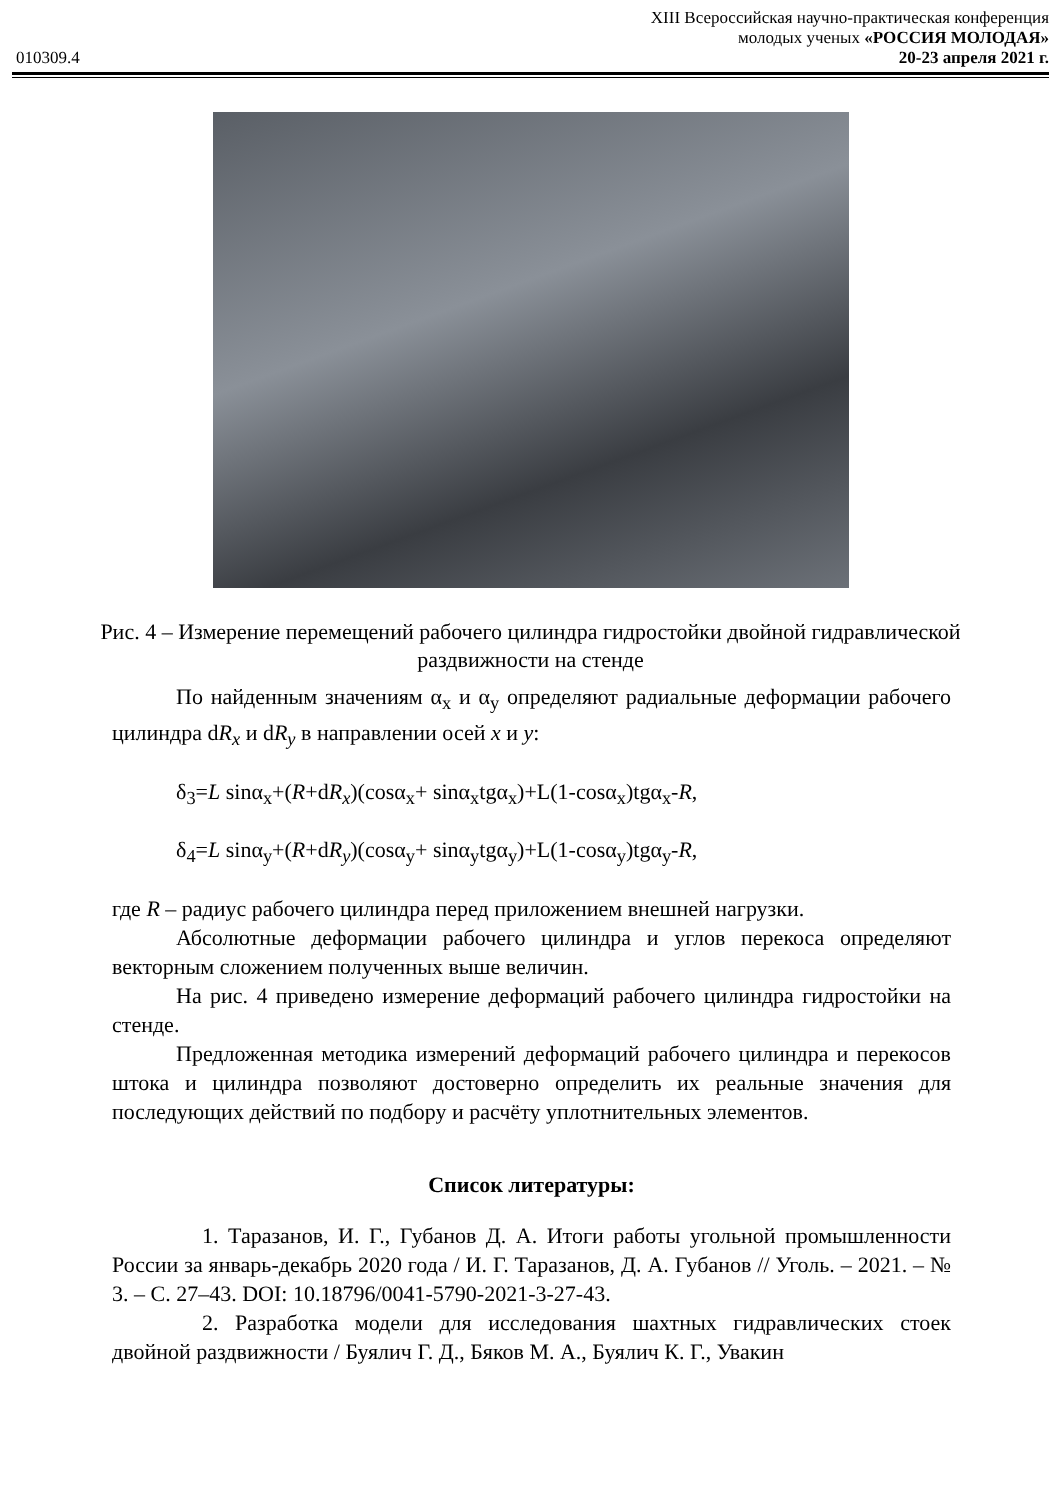XIII Всероссийская научно-практическая конференция
молодых ученых «РОССИЯ МОЛОДАЯ»
010309.4 20-23 апреля 2021 г.
Рис. 4 – Измерение перемещений рабочего цилиндра гидростойки двойной гидравлической раздвижности на стенде
По найденным значениям α<sub>x</sub> и α<sub>y</sub> определяют радиальные деформации рабочего цилиндра dR<sub>x</sub> и dR<sub>y</sub> в направлении осей x и y:
δ<sub>3</sub>=L sinα<sub>x</sub>+(R+dR<sub>x</sub>)(cosα<sub>x</sub>+ sinα<sub>x</sub>tgα<sub>x</sub>)+L(1-cosα<sub>x</sub>)tgα<sub>x</sub>-R,
δ<sub>4</sub>=L sinα<sub>y</sub>+(R+dR<sub>y</sub>)(cosα<sub>y</sub>+ sinα<sub>y</sub>tgα<sub>y</sub>)+L(1-cosα<sub>y</sub>)tgα<sub>y</sub>-R,
где R – радиус рабочего цилиндра перед приложением внешней нагрузки.
Абсолютные деформации рабочего цилиндра и углов перекоса определяют векторным сложением полученных выше величин.
На рис. 4 приведено измерение деформаций рабочего цилиндра гидростойки на стенде.
Предложенная методика измерений деформаций рабочего цилиндра и перекосов штока и цилиндра позволяют достоверно определить их реальные значения для последующих действий по подбору и расчёту уплотнительных элементов.
Список литературы:
1. Таразанов, И. Г., Губанов Д. А. Итоги работы угольной промышленности России за январь-декабрь 2020 года / И. Г. Таразанов, Д. А. Губанов // Уголь. – 2021. – № 3. – С. 27–43. DOI: 10.18796/0041-5790-2021-3-27-43.
2. Разработка модели для исследования шахтных гидравлических стоек двойной раздвижности / Буялич Г. Д., Бяков М. А., Буялич К. Г., Увакин